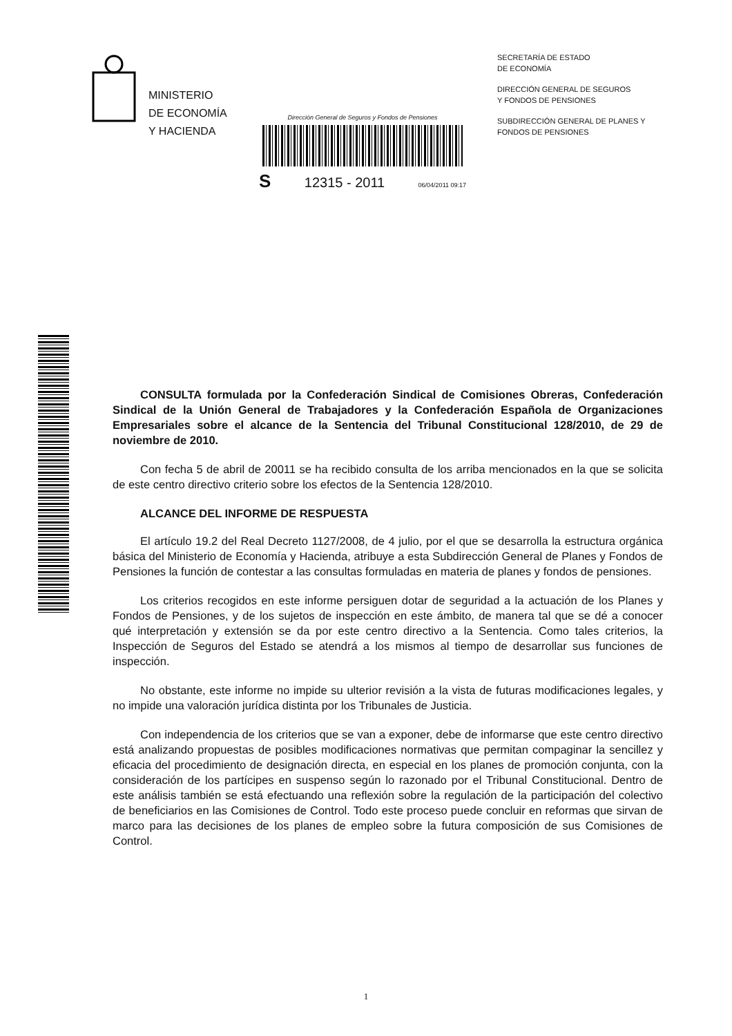MINISTERIO
DE ECONOMÍA
Y HACIENDA
Dirección General de Seguros y Fondos de Pensiones
S 12315 - 2011 06/04/2011 09:17
SECRETARÍA DE ESTADO
DE ECONOMÍA
DIRECCIÓN GENERAL DE SEGUROS
Y FONDOS DE PENSIONES
SUBDIRECCIÓN GENERAL DE PLANES Y
FONDOS DE PENSIONES
CONSULTA formulada por la Confederación Sindical de Comisiones Obreras, Confederación Sindical de la Unión General de Trabajadores y la Confederación Española de Organizaciones Empresariales sobre el alcance de la Sentencia del Tribunal Constitucional 128/2010, de 29 de noviembre de 2010.
Con fecha 5 de abril de 20011 se ha recibido consulta de los arriba mencionados en la que se solicita de este centro directivo criterio sobre los efectos de la Sentencia 128/2010.
ALCANCE DEL INFORME DE RESPUESTA
El artículo 19.2 del Real Decreto 1127/2008, de 4 julio, por el que se desarrolla la estructura orgánica básica del Ministerio de Economía y Hacienda, atribuye a esta Subdirección General de Planes y Fondos de Pensiones la función de contestar a las consultas formuladas en materia de planes y fondos de pensiones.
Los criterios recogidos en este informe persiguen dotar de seguridad a la actuación de los Planes y Fondos de Pensiones, y de los sujetos de inspección en este ámbito, de manera tal que se dé a conocer qué interpretación y extensión se da por este centro directivo a la Sentencia. Como tales criterios, la Inspección de Seguros del Estado se atendrá a los mismos al tiempo de desarrollar sus funciones de inspección.
No obstante, este informe no impide su ulterior revisión a la vista de futuras modificaciones legales, y no impide una valoración jurídica distinta por los Tribunales de Justicia.
Con independencia de los criterios que se van a exponer, debe de informarse que este centro directivo está analizando propuestas de posibles modificaciones normativas que permitan compaginar la sencillez y eficacia del procedimiento de designación directa, en especial en los planes de promoción conjunta, con la consideración de los partícipes en suspenso según lo razonado por el Tribunal Constitucional. Dentro de este análisis también se está efectuando una reflexión sobre la regulación de la participación del colectivo de beneficiarios en las Comisiones de Control. Todo este proceso puede concluir en reformas que sirvan de marco para las decisiones de los planes de empleo sobre la futura composición de sus Comisiones de Control.
1